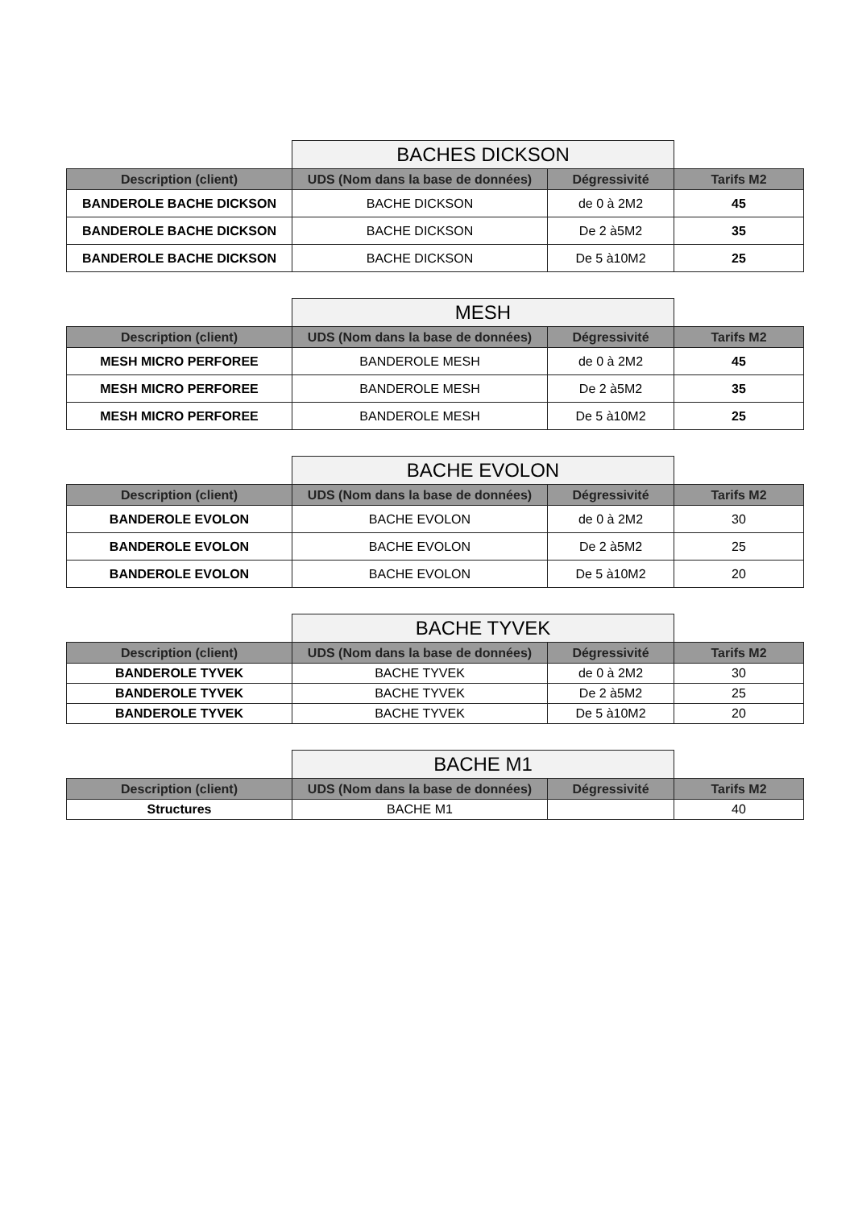| | BACHES DICKSON | | |
| Description (client) | UDS (Nom dans la base de données) | Dégressivité | Tarifs M2 |
| BANDEROLE BACHE DICKSON | BACHE DICKSON | de 0 à 2M2 | 45 |
| BANDEROLE BACHE DICKSON | BACHE DICKSON | De 2 à5M2 | 35 |
| BANDEROLE BACHE DICKSON | BACHE DICKSON | De 5 à10M2 | 25 |
| | MESH | | |
| Description (client) | UDS (Nom dans la base de données) | Dégressivité | Tarifs M2 |
| MESH MICRO PERFOREE | BANDEROLE MESH | de 0 à 2M2 | 45 |
| MESH MICRO PERFOREE | BANDEROLE MESH | De 2 à5M2 | 35 |
| MESH MICRO PERFOREE | BANDEROLE MESH | De 5 à10M2 | 25 |
| | BACHE EVOLON | | |
| Description (client) | UDS (Nom dans la base de données) | Dégressivité | Tarifs M2 |
| BANDEROLE EVOLON | BACHE EVOLON | de 0 à 2M2 | 30 |
| BANDEROLE EVOLON | BACHE EVOLON | De 2 à5M2 | 25 |
| BANDEROLE EVOLON | BACHE EVOLON | De 5 à10M2 | 20 |
| | BACHE TYVEK | | |
| Description (client) | UDS (Nom dans la base de données) | Dégressivité | Tarifs M2 |
| BANDEROLE TYVEK | BACHE TYVEK | de 0 à 2M2 | 30 |
| BANDEROLE TYVEK | BACHE TYVEK | De 2 à5M2 | 25 |
| BANDEROLE TYVEK | BACHE TYVEK | De 5 à10M2 | 20 |
| | BACHE M1 | | |
| Description (client) | UDS (Nom dans la base de données) | Dégressivité | Tarifs M2 |
| Structures | BACHE M1 | | 40 |